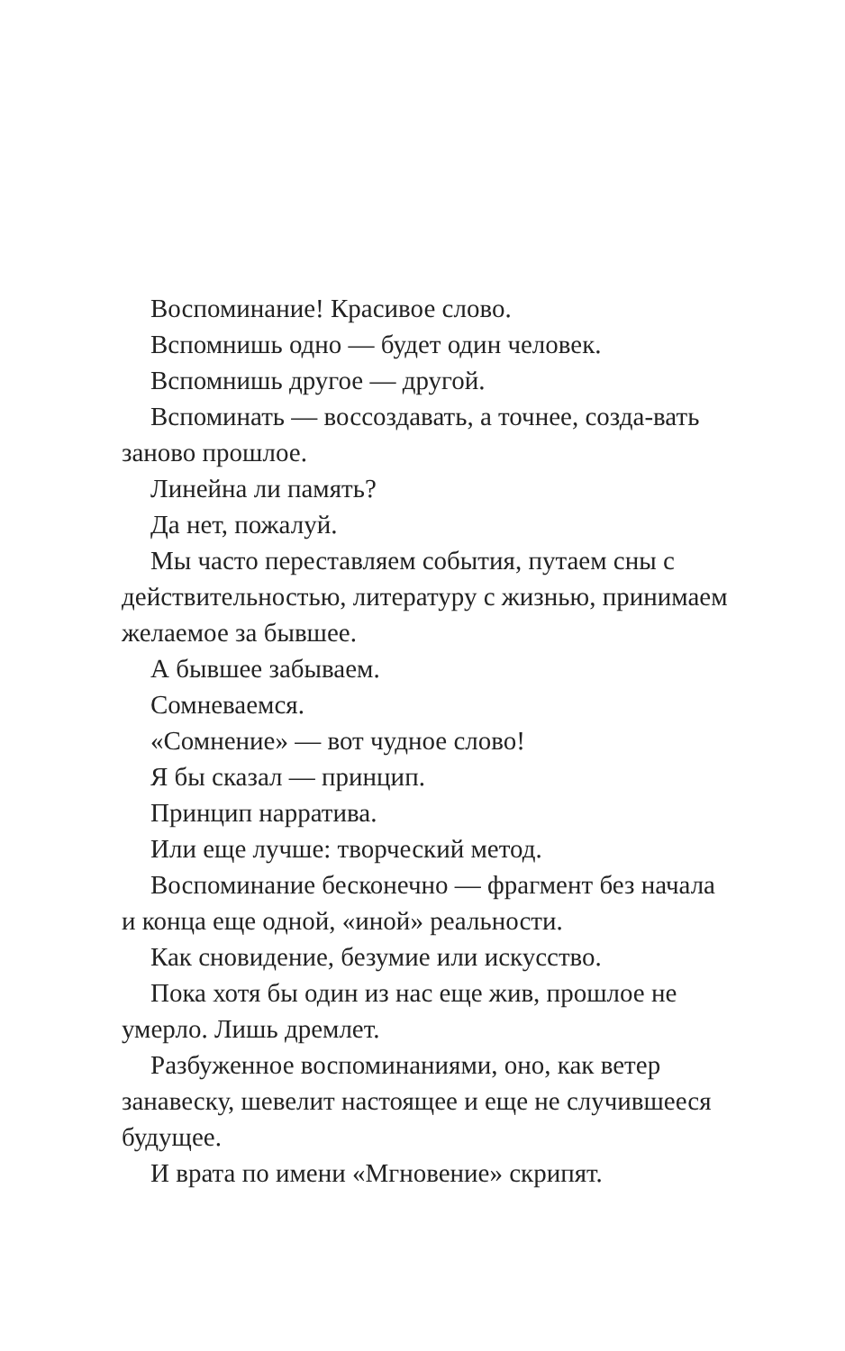Воспоминание! Красивое слово.
Вспомнишь одно — будет один человек.
Вспомнишь другое — другой.
Вспоминать — воссоздавать, а точнее, созда-вать заново прошлое.
Линейна ли память?
Да нет, пожалуй.
Мы часто переставляем события, путаем сны с действительностью, литературу с жизнью, принимаем желаемое за бывшее.
А бывшее забываем.
Сомневаемся.
«Сомнение» — вот чудное слово!
Я бы сказал — принцип.
Принцип нарратива.
Или еще лучше: творческий метод.
Воспоминание бесконечно — фрагмент без начала и конца еще одной, «иной» реальности.
Как сновидение, безумие или искусство.
Пока хотя бы один из нас еще жив, прошлое не умерло. Лишь дремлет.
Разбуженное воспоминаниями, оно, как ветер занавеску, шевелит настоящее и еще не случившееся будущее.
И врата по имени «Мгновение» скрипят.